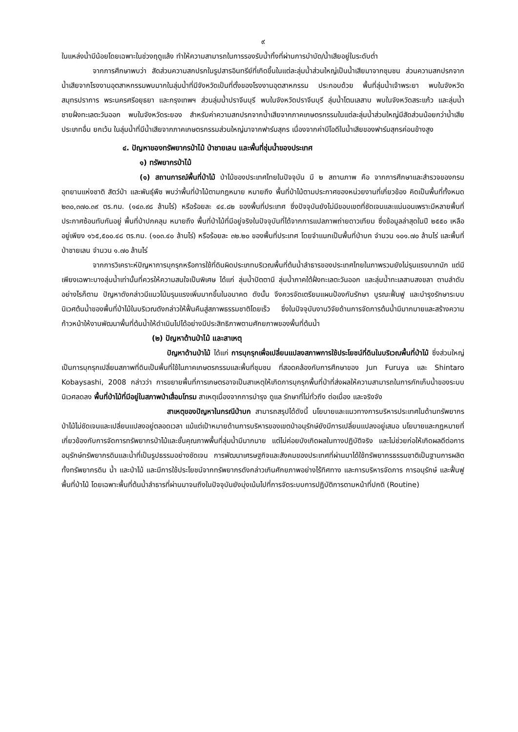๙
ในแหล่งน้ำมีน้อยโดยเฉพาะในช่วงฤดูแล้ง ทำให้ความสามารถในการรองรับน้ำทิ้งที่ผ่านการบำบัด/น้ำเสียอยู่ในระดับต่ำ
จากการศึกษาพบว่า สัดส่วนความสกปรกในรูปสารอินทรีย์ที่เกิดขึ้นในแต่ละลุ่มน้ำส่วนใหญ่เป็นน้ำเสียมาจากชุมชน ส่วนความสกปรกจากน้ำเสียจากโรงงานอุตสาหกรรมพบมากในลุ่มน้ำที่มีจังหวัดเป็นที่ตั้งของโรงงานอุตสาหกรรม ประกอบด้วย พื้นที่ลุ่มน้ำเจ้าพระยา พบในจังหวัดสมุทรปราการ พระนครศรีอยุธยา และกรุงเทพฯ ส่วนลุ่มน้ำปราจีนบุรี พบในจังหวัดปราจีนบุรี ลุ่มน้ำโตนเลสาบ พบในจังหวัดสระแก้ว และลุ่มน้ำชายฝั่งทะเลตะวันออก พบในจังหวัดระยอง สำหรับค่าความสกปรกจากน้ำเสียจากภาคเกษตรกรรมในแต่ละลุ่มน้ำส่วนใหญ่มีสัดส่วนน้อยกว่าน้ำเสียประเภทอื่น ยกเว้น ในลุ่มน้ำที่มีน้ำเสียจากภาคเกษตรกรรมส่วนใหญ่มาจากฟาร์มสุกร เนื่องจากค่าบีโอดีในน้ำเสียของฟาร์มสุกรค่อนข้างสูง
๔. ปัญหาของทรัพยากรป่าไม้ ป่าชายเลน และพื้นที่ชุ่มน้ำของประเทศ
๑) ทรัพยากรป่าไม้
(๑) สถานการณ์พื้นที่ป่าไม้ ป่าไม้ของประเทศไทยในปัจจุบัน มี ๒ สถานภาพ คือ จากการศึกษาและสำรวจของกรมอุทยานแห่งชาติ สัตว์ป่า และพันธุ์พืช พบว่าพื้นที่ป่าไม้ตามกฎหมาย หมายถึง พื้นที่ป่าไม้ตามประกาศของหน่วยงานที่เกี่ยวข้อง คิดเป็นพื้นที่ทั้งหมด ๒๓๐,๓๗๐.๓๙ ตร.กม. (๑๔๓.๙๘ ล้านไร่) หรือร้อยละ ๔๔.๘๒ ของพื้นที่ประเทศ ซึ่งปัจจุบันยังไม่มีขอบเขตที่ชัดเจนและแน่นอนเพราะมีหลายพื้นที่ประกาศซ้อนทับกันอยู่ พื้นที่ป่าปกคลุม หมายถึง พื้นที่ป่าไม้ที่มีอยู่จริงในปัจจุบันที่ได้จากการแปลภาพถ่ายดาวเทียม ซึ่งข้อมูลล่าสุดในปี ๒๕๕๐ เหลืออยู่เพียง ๑๖๕,๕๐๐.๔๘ ตร.กม. (๑๐๓.๔๐ ล้านไร่) หรือร้อยละ ๓๒.๒๐ ของพื้นที่ประเทศ โดยจำแนกเป็นพื้นที่ป่าบก จำนวน ๑๐๑.๗๐ ล้านไร่ และพื้นที่ป่าชายเลน จำนวน ๑.๗๐ ล้านไร่
จากการวิเคราะห์ปัญหาการบุกรุกหรือการใช้ที่ดินผิดประเภทบริเวณพื้นที่ต้นน้ำลำธารของประเทศไทยในภาพรวมยังไม่รุนแรงมากนัก แต่มีเพียงเฉพาะบางลุ่มน้ำเท่านั้นที่ควรให้ความสนใจเป็นพิเศษ ได้แก่ ลุ่มน้ำปัตตานี ลุ่มน้ำภาคใต้ฝั่งทะเลตะวันออก และลุ่มน้ำทะเลสาบสงขลา ตามลำดับ อย่างไรก็ตาม ปัญหาดังกล่าวมีแนวโน้มรุนแรงเพิ่มมากขึ้นในอนาคต ดังนั้น จึงควรจัดเตรียมแผนป้องกันรักษา บูรณะฟื้นฟู และบำรุงรักษาระบบนิเวศต้นน้ำของพื้นที่ป่าไม้ในบริเวณดังกล่าวให้ฟื้นคืนสู่สภาพธรรมชาติโดยเร็ว ซึ่งในปัจจุบันงานวิจัยด้านการจัดการต้นน้ำมีมากมายและสร้างความก้าวหน้าให้งานพัฒนาพื้นที่ต้นน้ำให้ดำเนินไปได้อย่างมีประสิทธิภาพตามศักยภาพของพื้นที่ต้นน้ำ
(๒) ปัญหาด้านป่าไม้ และสาเหตุ
ปัญหาด้านป่าไม้ ได้แก่ การบุกรุกเพื่อเปลี่ยนแปลงสภาพการใช้ประโยชน์ที่ดินในบริเวณพื้นที่ป่าไม้ ซึ่งส่วนใหญ่เป็นการบุกรุกเปลี่ยนสภาพที่ดินเป็นพื้นที่ใช้ในภาคเกษตรกรรมและพื้นที่ชุมชน ที่สอดคล้องกับการศึกษาของ Jun Furuya และ Shintaro Kobaysashi, 2008 กล่าวว่า การขยายพื้นที่การเกษตรอาจเป็นสาเหตุให้เกิดการบุกรุกพื้นที่ป่าที่ส่งผลให้ความสามารถในการกักเก็บน้ำของระบบนิเวศลดลง พื้นที่ป่าไม้ที่มีอยู่ในสภาพป่าเสื่อมโทรม สาเหตุเนื่องจากการบำรุง ดูแล รักษาที่ไม่ทั่วถึง ต่อเนื่อง และจริงจัง
สาเหตุของปัญหาในกรณีป่าบก สามารถสรุปได้ดังนี้ นโยบายและแนวทางการบริหารประเทศในด้านทรัพยากรป่าไม้ไม่ชัดเจนและเปลี่ยนแปลงอยู่ตลอดเวลา แม้แต่เป้าหมายด้านการบริหารของเขตป่าอนุรักษ์ยังมีการเปลี่ยนแปลงอยู่เสมอ นโยบายและกฎหมายที่เกี่ยวข้องกับการจัดการทรัพยากรป่าไม้และชั้นคุณภาพพื้นที่ลุ่มน้ำมีมากมาย แต่ไม่ค่อยบังเกิดผลในทางปฏิบัติจริง และไม่ช่วยก่อให้เกิดผลดีต่อการอนุรักษ์ทรัพยากรดินและน้ำที่เป็นรูปธรรมอย่างชัดเจน การพัฒนาเศรษฐกิจและสังคมของประเทศที่ผ่านมาได้ใช้ทรัพยากรธรรมชาติเป็นฐานการผลิตทั้งทรัพยากรดิน น้ำ และป่าไม้ และมีการใช้ประโยชน์จากทรัพยากรดังกล่าวเกินศักยภาพอย่างไร้ทิศทาง และการบริหารจัดการ การอนุรักษ์ และฟื้นฟูพื้นที่ป่าไม้ โดยเฉพาะพื้นที่ต้นน้ำลำธารที่ผ่านมาจนถึงในปัจจุบันยังมุ่งเน้นไปที่การจัดระบบการปฏิบัติการตามหน้าที่ปกติ (Routine)